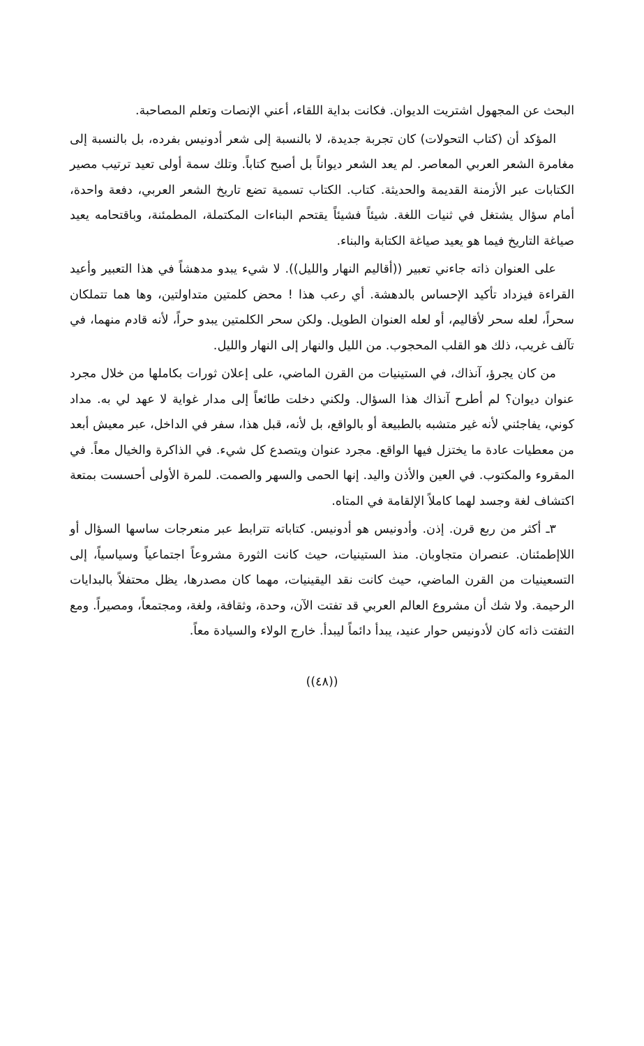البحث عن المجهول اشتريت الديوان. فكانت بداية اللقاء، أعني الإنصات وتعلم المصاحبة.
المؤكد أن (كتاب التحولات) كان تجربة جديدة، لا بالنسبة إلى شعر أدونيس بفرده، بل بالنسبة إلى مغامرة الشعر العربي المعاصر. لم يعد الشعر ديواناً بل أصبح كتاباً. وتلك سمة أولى تعيد ترتيب مصير الكتابات عبر الأزمنة القديمة والحديثة. كتاب. الكتاب تسمية تضع تاريخ الشعر العربي، دفعة واحدة، أمام سؤال يشتغل في ثنيات اللغة. شيئاً فشيئاً يقتحم البناءات المكتملة، المطمئنة، وباقتحامه يعيد صياغة التاريخ فيما هو يعيد صياغة الكتابة والبناء.
على العنوان ذاته جاءني تعبير ((أقاليم النهار والليل)). لا شيء يبدو مدهشاً في هذا التعبير وأعيد القراءة فيزداد تأكيد الإحساس بالدهشة. أي رعب هذا ! محض كلمتين متداولتين، وها هما تتملكان سحراً، لعله سحر لأقاليم، أو لعله العنوان الطويل. ولكن سحر الكلمتين يبدو حراً، لأنه قادم منهما، في تآلف غريب، ذلك هو القلب المحجوب. من الليل والنهار إلى النهار والليل.
من كان يجرؤ، آنذاك، في الستينيات من القرن الماضي، على إعلان ثورات بكاملها من خلال مجرد عنوان ديوان؟ لم أطرح آنذاك هذا السؤال. ولكني دخلت طائعاً إلى مدار غواية لا عهد لي به. مداد كوني، يفاجئني لأنه غير متشبه بالطبيعة أو بالواقع، بل لأنه، قبل هذا، سفر في الداخل، عبر معيش أبعد من معطيات عادة ما يختزل فيها الواقع. مجرد عنوان ويتصدع كل شيء. في الذاكرة والخيال معاً. في المقروء والمكتوب. في العين والأذن واليد. إنها الحمى والسهر والصمت. للمرة الأولى أحسست بمتعة اكتشاف لغة وجسد لهما كاملاً الإلقامة في المتاه.
٣ـ أكثر من ربع قرن. إذن. وأدونيس هو أدونيس. كتاباته تترابط عبر منعرجات ساسها السؤال أو اللاإطمئنان. عنصران متجاوبان. منذ الستينيات، حيث كانت الثورة مشروعاً اجتماعياً وسياسياً، إلى التسعينيات من القرن الماضي، حيث كانت نقد اليقينيات، مهما كان مصدرها، يظل محتفلاً بالبدايات الرحيمة. ولا شك أن مشروع العالم العربي قد تفتت الآن، وحدة، وثقافة، ولغة، ومجتمعاً، ومصيراً. ومع التفتت ذاته كان لأدونيس حوار عنيد، يبدأ دائماً ليبدأ. خارج الولاء والسيادة معاً.
((٤٨))